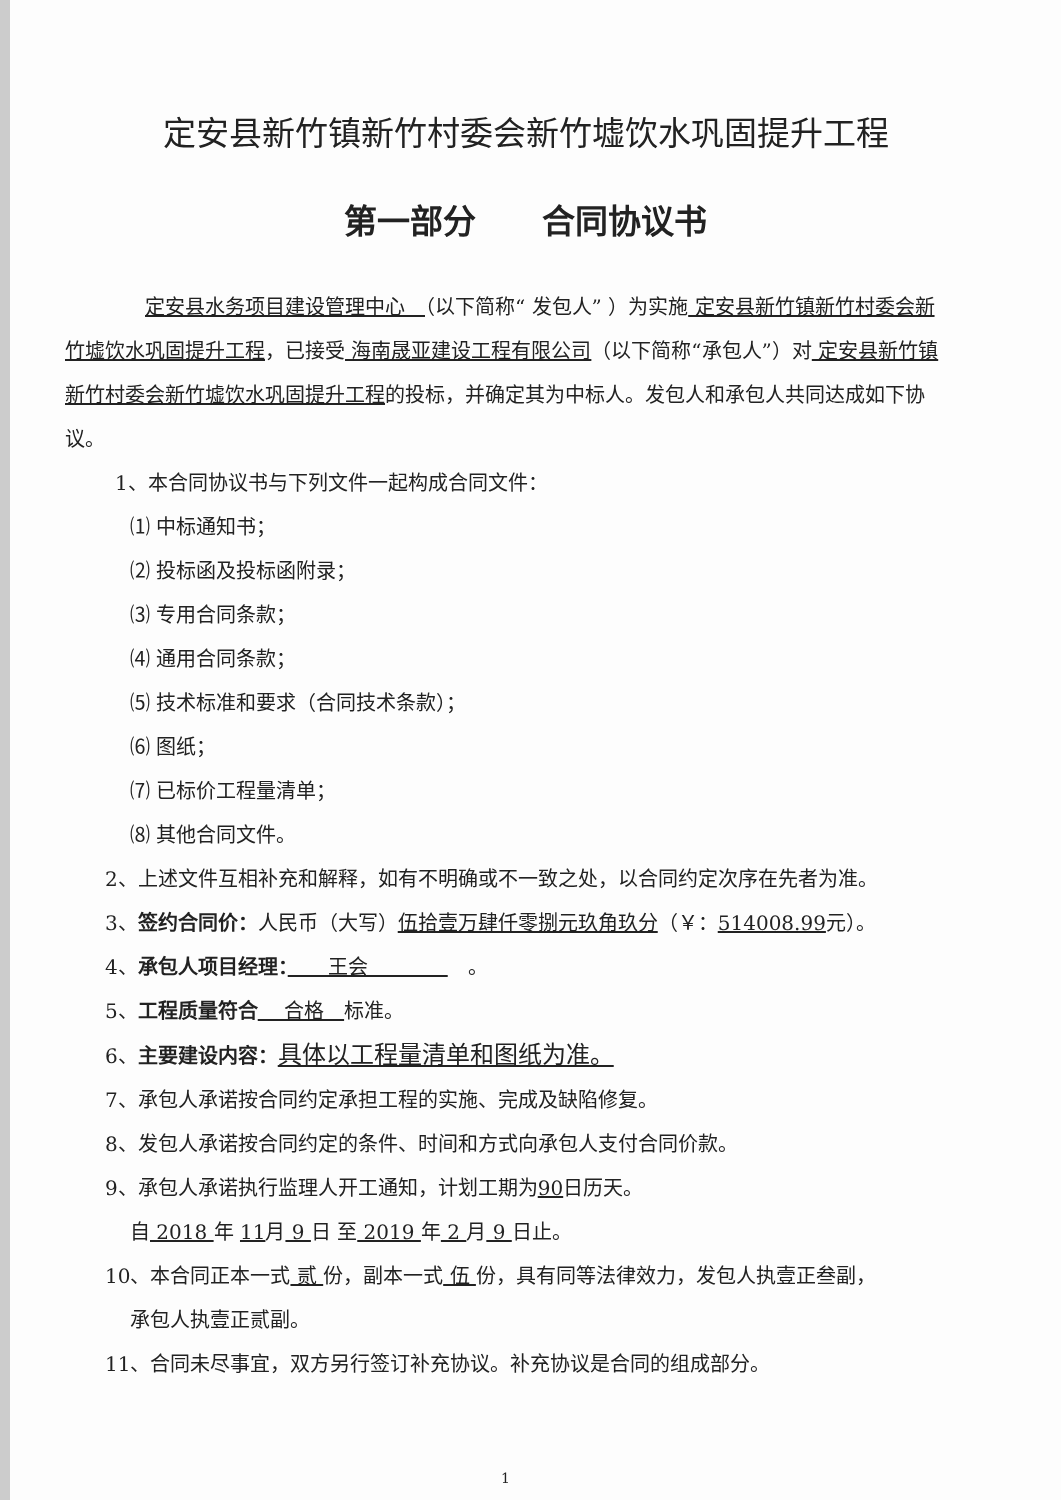定安县新竹镇新竹村委会新竹墟饮水巩固提升工程
第一部分　　合同协议书
定安县水务项目建设管理中心　（以下简称“ 发包人” ）为实施 定安县新竹镇新竹村委会新竹墟饮水巩固提升工程，已接受 海南晟亚建设工程有限公司（以下简称“承包人”）对 定安县新竹镇新竹村委会新竹墟饮水巩固提升工程的投标，并确定其为中标人。发包人和承包人共同达成如下协议。
1、本合同协议书与下列文件一起构成合同文件：
⑴ 中标通知书；
⑵ 投标函及投标函附录；
⑶ 专用合同条款；
⑷ 通用合同条款；
⑸ 技术标准和要求（合同技术条款）；
⑹ 图纸；
⑺ 已标价工程量清单；
⑻ 其他合同文件。
2、上述文件互相补充和解释，如有不明确或不一致之处，以合同约定次序在先者为准。
3、签约合同价：人民币（大写）伍拾壹万肆仟零捌元玖角玖分（￥：514008.99元）。
4、承包人项目经理：　　王会　　　　　。
5、工程质量符合　 合格　标准。
6、主要建设内容：具体以工程量清单和图纸为准。
7、承包人承诺按合同约定承担工程的实施、完成及缺陷修复。
8、发包人承诺按合同约定的条件、时间和方式向承包人支付合同价款。
9、承包人承诺执行监理人开工通知，计划工期为90日历天。
自 2018 年 11月 9 日 至 2019 年 2 月 9 日止。
10、本合同正本一式 贰 份，副本一式 伍 份，具有同等法律效力，发包人执壹正叁副，
承包人执壹正贰副。
11、合同未尽事宜，双方另行签订补充协议。补充协议是合同的组成部分。
1